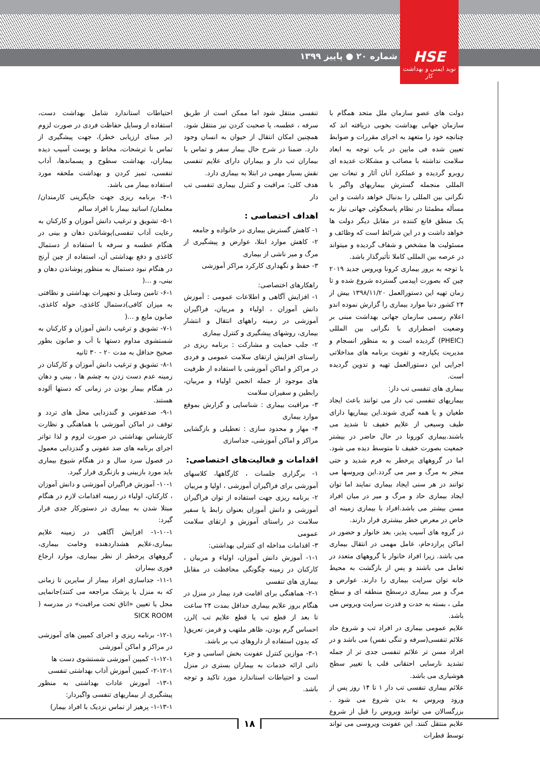شماره ۲۰ ● پاییز ۱۳۹۹
HSE
نوید ایمنی و بهداشت کار
دولت های عضو سازمان ملل متحد همگام با سازمان جهانی بهداشت بخوبی دریافته اند که چنانچه خود را متعهد به اجرای مقررات و ضوابط تعیین شده فی مابین در باب توجه به ابعاد سلامت نداشته با مصائب و مشکلات عدیده ای روبرو گردیده و عملکرد آنان آثار و تبعات بین المللی منجمله گسترش بیماریهای واگیر با نگرانی بین المللی را بدنبال خواهد داشت و این مسأله مطمئنا در نظام پاسخگوئی جهانی نیاز به یک منطق قانع کننده در مقابل دیگر دولت ها خواهد داشت و در این شرائط است که وظائف و مسئولیت ها مشخص و شفاف گردیده و میتواند در عرصه بین المللی کاملا تأثیرگذار باشد.
با توجه به بروز بیماری کرونا ویروس جدید ۲۰۱۹ چین که بصورت اپیدمی گسترده شروع شده و تا زمان تهیه این دستورالعمل ۱۳۹۸/۱۱/۲۰ بیش از ۲۴ کشور دنیا موارد بیماری را گزارش نموده اندو اعلام رسمی سازمان جهانی بهداشت مبنی بر وضعیت اضطراری با نگرانی بین المللی (PHEIC) گردیده است و به منظور انسجام و مدیریت یکپارچه و تقویت برنامه های مداخلاتی اجرایی این دستورالعمل تهیه و تدوین گردیده است.
بیماری های تنفسی تب دار:
بیماریهای تنفسی تب دار می توانند باعث ایجاد طغیان و یا همه گیری شوند.این بیماریها دارای طیف وسیعی از علایم خفیف تا شدید می باشند.بیماری کورونا در حال حاضر در بیشتر جمعیت بصورت خفیف تا متوسط دیده می شود. اما در گروههای پرخطر به فرم شدید و حتی منجر به مرگ و میر می گردد.این ویروسها می توانند در هر سنی ایجاد بیماری نمایند اما توان ایجاد بیماری حاد و مرگ و میر در میان افراد مسن بیشتر می باشد.افراد با بیماری زمینه ای خاص در معرض خطر بیشتری قرار دارند.
در گروه های آسیب پذیر، بعد خانوار و حضور در اماکن پرازدحام، عامل مهمی در انتقال بیماری می باشد. زیرا افراد خانوار با گروههای متعدد در تعامل می باشند و پس از بازگشت به محیط خانه توان سرایت بیماری را دارند. عوارض و مرگ و میر بیماری درسطح منطقه ای و سطح ملی ، بسته به حدت و قدرت سرایت ویروس می باشد.
علایم عمومی بیماری در افراد تب و شروع حاد علائم تنفسی(سرفه و تنگی نفس) می باشد و در افراد مسن تر علائم تنفسی جدی تر از جمله تشدید نارسایی احتقانی قلب یا تغییر سطح هوشیاری می باشد.
علائم بیماری تنفسی تب دار ۱ تا ۱۴ روز پس از ورود ویروس به بدن شروع می شود . بزرگسالان می توانند ویروس را قبل از شروع علایم منتقل کنند. این عفونت ویروسی می تواند توسط قطرات
تنفسی منتقل شود اما ممکن است از طریق سرفه ، عطسه، یا صحبت کردن نیز منتقل شود. همچنین امکان انتقال از حیوان به انسان وجود دارد. ضمنا در شرح حال بیمار سفر و تماس با بیماران تب دار و بیماران دارای علایم تنفسی نقش بسیار مهمی در ابتلا به بیماری دارد.
هدف کلی: مراقبت و کنترل بیماری تنفسی تب دار
اهداف اختصاصی :
۱- کاهش گسترش بیماری در خانواده و جامعه
۲- کاهش موارد ابتلا، عوارض و پیشگیری از مرگ و میر ناشی از بیماری
۳- حفظ و نگهداری کارکرد مراکز آموزشی
راهکارهای اختصاصی:
۱- افزایش آگاهی و اطلاعات عمومی : آموزش دانش آموزان ، اولیاء و مربیان، فراگیران آموزشی در زمینه راههای انتقال و انتشار بیماری، روشهای پیشگیری و کنترل بیماری
۲- جلب حمایت و مشارکت : برنامه ریزی در راستای افزایش ارتقای سلامت عمومی و فردی در مراکز و اماکن آموزشی با استفاده از ظرفیت های موجود از جمله انجمن اولیاء و مربیان، رابطین و سفیران سلامت
۳- مراقبت بیماری : شناسایی و گزارش بموقع موارد بیماری
۴- مهار و محدود سازی : تعطیلی و بازگشایی مراکز و اماکن آموزشی، جداسازی
اقدامات و فعالیت‌های اختصاصی:
۱- برگزاری جلسات ، کارگاهها، کلاسهای آموزشی برای فراگیران آموزشی ، اولیا و مربیان
۲- برنامه ریزی جهت استفاده از توان فراگیران آموزشی و دانش آموزان بعنوان رابط یا سفیر سلامت در راستای آموزش و ارتقای سلامت عمومی
۳- اقدامات مداخله ای کنترلی بهداشتی:
۱-۱- آموزش دانش آموزان، اولیاء و مربیان ، کارکنان در زمینه چگونگی محافظت در مقابل بیماری های تنفسی
۲-۱- هماهنگی برای اقامت فرد بیمار در منزل در هنگام بروز علایم بیماری حداقل بمدت ۲۴ ساعت تا بعد از قطع تب یا قطع علایم تب )لرز، احساس گرم بودن، ظاهر ملتهب و قرمز، تعریق( که بدون استفاده از داروهای تب بر باشد.
۳-۱- موازین کنترل عفونت بخش اساسی و جزء ذاتی ارائه خدمات به بیماران بستری در منزل است و احتیاطات استاندارد مورد تاکید و توجه باشد.
احتیاطات استاندارد شامل بهداشت دست، استفاده از وسایل حفاظت فردی در صورت لزوم (بر مبنای ارزیابی خطر)، جهت پیشگیری از تماس با ترشحات، مخاط و پوست آسیب دیده بیماران، بهداشت سطوح و پسماندها، آداب تنفسی، تمیز کردن و بهداشت ملحفه مورد استفاده بیمار می باشد.
۴-۱- برنامه ریزی جهت جایگزینی کارمندان/ معلمان/ اساتید بیمار با افراد سالم
۵-۱- تشویق و ترغیب دانش آموزان و کارکنان به رعایت آداب تنفسی)پوشاندن دهان و بینی در هنگام عطسه و سرفه با استفاده از دستمال کاغذی و دفع بهداشتی آن، استفاده از چین آرنج در هنگام نبود دستمال به منظور پوشاندن دهان و بینی، و ...(
۶-۱- تامین وسایل و تجهیزات بهداشتی و نظافتی به میزان کافی)دستمال کاغذی، حوله کاغذی، صابون مایع و ...(
۷-۱- تشویق و ترغیب دانش آموزان و کارکنان به شستشوی مداوم دستها با آب و صابون بطور صحیح حداقل به مدت ۲۰ - ۳۰ ثانیه
۸-۱- تشویق و ترغیب دانش آموزان و کارکنان در زمینه عدم دست زدن به چشم ها ، بینی و دهان در هنگام بیمار بودن در زمانی که دستها آلوده هستند.
۹-۱- ضدعفونی و گندزدایی محل های تردد و توقف در اماکن آموزشی با هماهنگی و نظارت کارشناس بهداشتی در صورت لزوم و لذا تواتر اجرای برنامه های ضد عفونی و گندزدایی معمول در فصول سرد سال و در هنگام شیوع بیماری باید مورد بازبینی و بازنگری قرار گیرد.
۱۰-۱- آموزش فراگیران آموزشی و دانش آموزان ، کارکنان، اولیاء در زمینه اقدامات لازم در هنگام مبتلا شدن به بیماری در دستورکار جدی قرار گیرد:
۱-۱۰-۱- افزایش آگاهی در زمینه علایم بیماری،علایم هشداردهنده وخامت بیماری، گروههای پرخطر از نظر بیماری، موارد ارجاع فوری بیماران
۱۱-۱- جداسازی افراد بیمار از سایرین تا زمانی که به منزل یا پزشک مراجعه می کنند)جانمایی محل یا تعیین «اتاق تحت مراقبت» در مدرسه ( SICK ROOM
۱۲-۱- برنامه ریزی و اجرای کمپین های آموزشی در مراکز و اماکن آموزشی
۱-۱۲-۱- کمپین آموزشی شستشوی دست ها
۲-۱۲-۱- کمپین آموزش آداب بهداشتی تنفسی
۱۳-۱- آموزش عادات بهداشتی به منظور پیشگیری از بیماریهای تنفسی واگیردار:
۱-۱۳-۱- پرهیز از تماس نزدیک با افراد بیمار)
۱۸